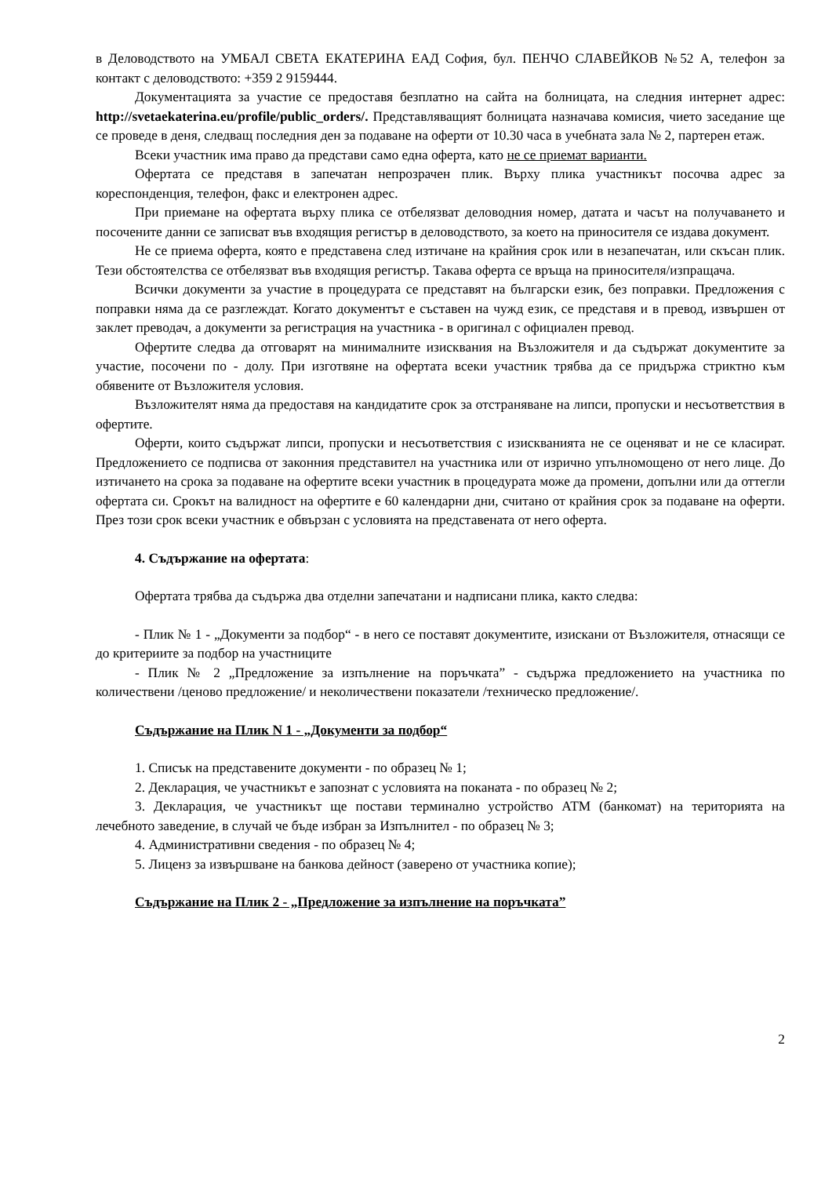в Деловодството на УМБАЛ СВЕТА ЕКАТЕРИНА ЕАД София, бул. ПЕНЧО СЛАВЕЙКОВ №52 А, телефон за контакт с деловодството: +359 2 9159444.
Документацията за участие се предоставя безплатно на сайта на болницата, на следния интернет адрес: http://svetaekaterina.eu/profile/public_orders/. Представляващият болницата назначава комисия, чието заседание ще се проведе в деня, следващ последния ден за подаване на оферти от 10.30 часа в учебната зала № 2, партерен етаж.
Всеки участник има право да представи само една оферта, като не се приемат варианти.
Офертата се представя в запечатан непрозрачен плик. Върху плика участникът посочва адрес за кореспонденция, телефон, факс и електронен адрес.
При приемане на офертата върху плика се отбелязват деловодния номер, датата и часът на получаването и посочените данни се записват във входящия регистър в деловодството, за което на приносителя се издава документ.
Не се приема оферта, която е представена след изтичане на крайния срок или в незапечатан, или скъсан плик. Тези обстоятелства се отбелязват във входящия регистър. Такава оферта се връща на приносителя/изпращача.
Всички документи за участие в процедурата се представят на български език, без поправки. Предложения с поправки няма да се разглеждат. Когато документът е съставен на чужд език, се представя и в превод, извършен от заклет преводач, а документи за регистрация на участника - в оригинал с официален превод.
Офертите следва да отговарят на минималните изисквания на Възложителя и да съдържат документите за участие, посочени по - долу. При изготвяне на офертата всеки участник трябва да се придържа стриктно към обявените от Възложителя условия.
Възложителят няма да предоставя на кандидатите срок за отстраняване на липси, пропуски и несъответствия в офертите.
Оферти, които съдържат липси, пропуски и несъответствия с изискванията не се оценяват и не се класират. Предложението се подписва от законния представител на участника или от изрично упълномощено от него лице. До изтичането на срока за подаване на офертите всеки участник в процедурата може да промени, допълни или да оттегли офертата си. Срокът на валидност на офертите е 60 календарни дни, считано от крайния срок за подаване на оферти. През този срок всеки участник е обвързан с условията на представената от него оферта.
4. Съдържание на офертата:
Офертата трябва да съдържа два отделни запечатани и надписани плика, както следва:
- Плик № 1 - „Документи за подбор“ - в него се поставят документите, изискани от Възложителя, отнасящи се до критериите за подбор на участниците
- Плик № 2 „Предложение за изпълнение на поръчката” - съдържа предложението на участника по количествени /ценово предложение/ и неколичествени показатели /техническо предложение/.
Съдържание на Плик N 1 - „Документи за подбор“
1. Списък на представените документи - по образец № 1;
2. Декларация, че участникът е запознат с условията на поканата - по образец № 2;
3. Декларация, че участникът ще постави терминално устройство АТМ (банкомат) на територията на лечебното заведение, в случай че бъде избран за Изпълнител - по образец № 3;
4. Административни сведения - по образец № 4;
5. Лиценз за извършване на банкова дейност (заверено от участника копие);
Съдържание на Плик 2 - „Предложение за изпълнение на поръчката”
2